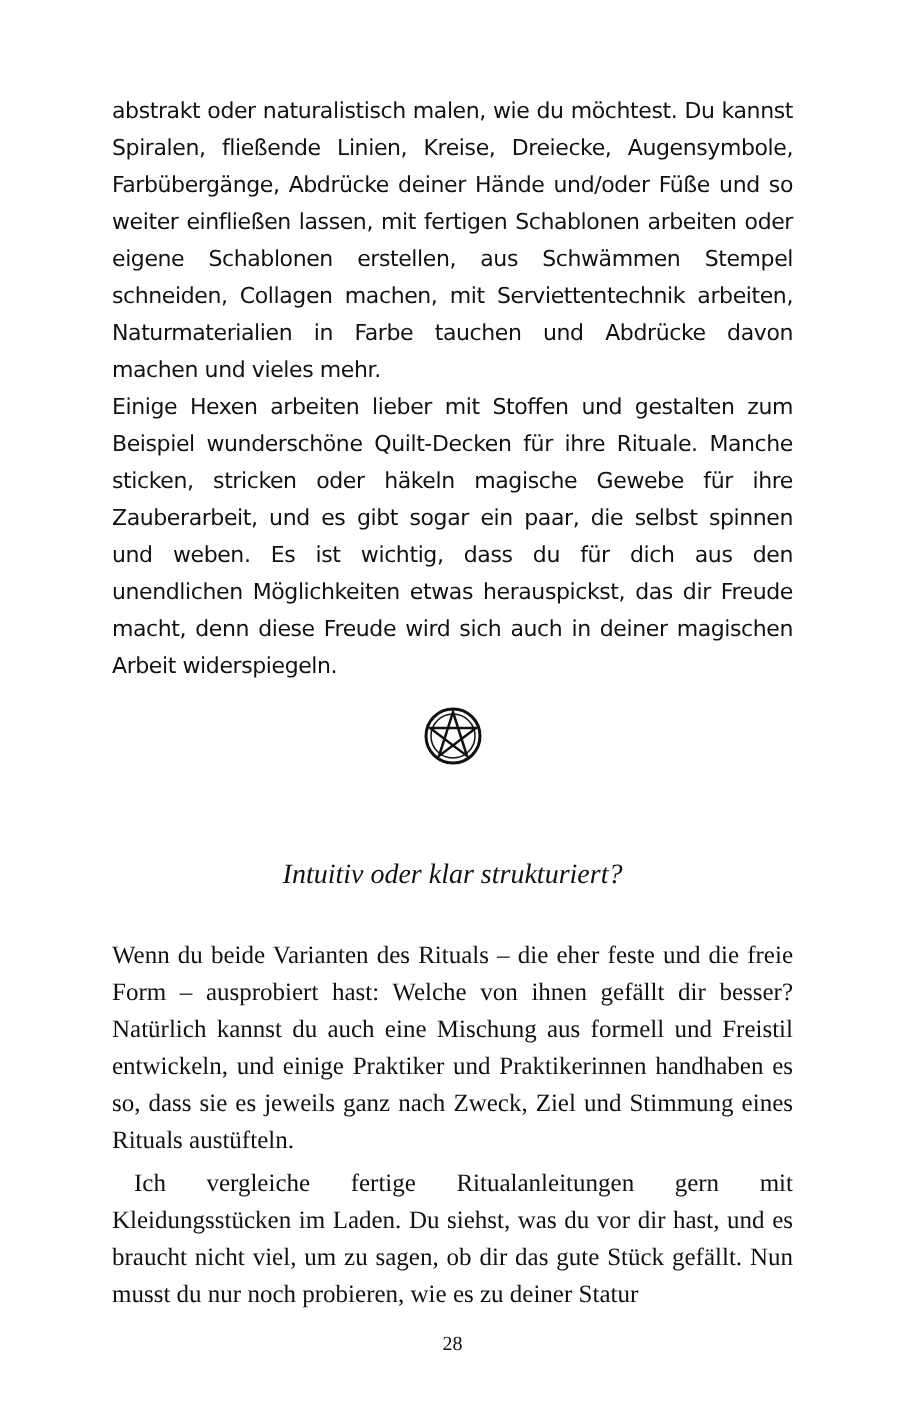abstrakt oder naturalistisch malen, wie du möchtest. Du kannst Spiralen, fließende Linien, Kreise, Dreiecke, Augensymbole, Farbübergänge, Abdrücke deiner Hände und/oder Füße und so weiter einfließen lassen, mit fertigen Schablonen arbeiten oder eigene Schablonen erstellen, aus Schwämmen Stempel schneiden, Collagen machen, mit Serviettentechnik arbeiten, Naturmaterialien in Farbe tauchen und Abdrücke davon machen und vieles mehr.
Einige Hexen arbeiten lieber mit Stoffen und gestalten zum Beispiel wunderschöne Quilt-Decken für ihre Rituale. Manche sticken, stricken oder häkeln magische Gewebe für ihre Zauberarbeit, und es gibt sogar ein paar, die selbst spinnen und weben. Es ist wichtig, dass du für dich aus den unendlichen Möglichkeiten etwas herauspickst, das dir Freude macht, denn diese Freude wird sich auch in deiner magischen Arbeit widerspiegeln.
Intuitiv oder klar strukturiert?
Wenn du beide Varianten des Rituals – die eher feste und die freie Form – ausprobiert hast: Welche von ihnen gefällt dir besser? Natürlich kannst du auch eine Mischung aus formell und Freistil entwickeln, und einige Praktiker und Praktikerinnen handhaben es so, dass sie es jeweils ganz nach Zweck, Ziel und Stimmung eines Rituals austüfteln.
Ich vergleiche fertige Ritualanleitungen gern mit Kleidungsstücken im Laden. Du siehst, was du vor dir hast, und es braucht nicht viel, um zu sagen, ob dir das gute Stück gefällt. Nun musst du nur noch probieren, wie es zu deiner Statur
28